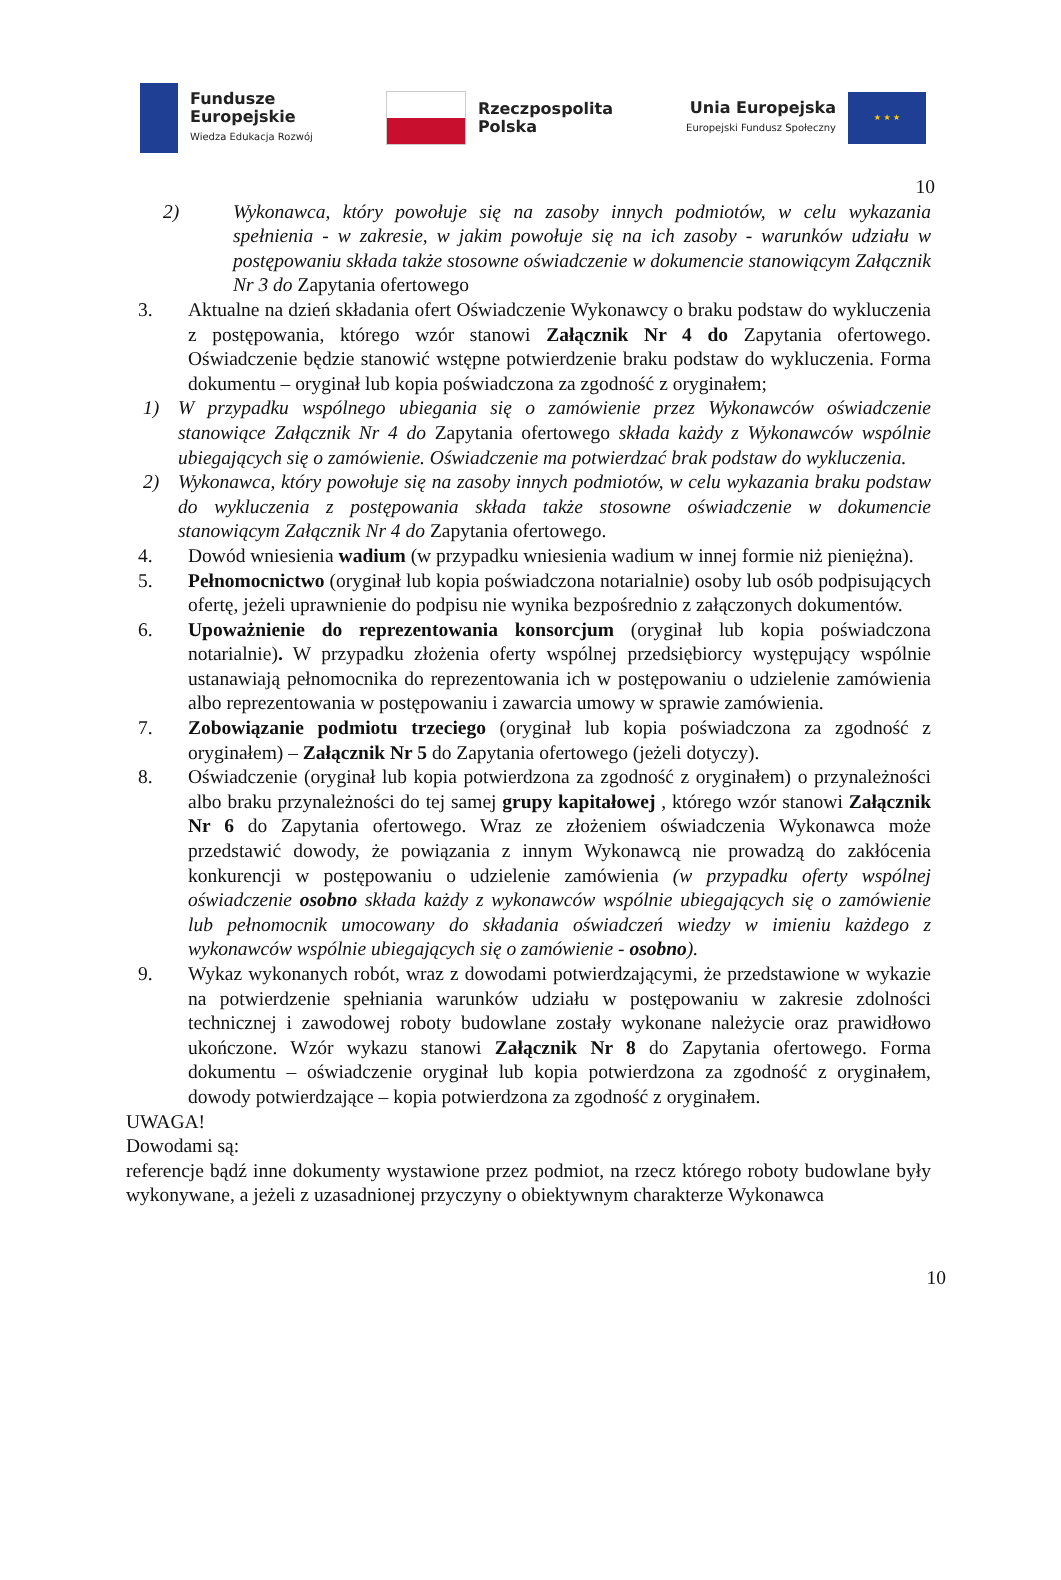Fundusze
Europejskie
Wiedza Edukacja Rozwój
Rzeczpospolita
Polska
Unia Europejska
Europejski Fundusz Społeczny
★ ★ ★
10
2) Wykonawca, który powołuje się na zasoby innych podmiotów, w celu wykazania spełnienia - w zakresie, w jakim powołuje się na ich zasoby - warunków udziału w postępowaniu składa także stosowne oświadczenie w dokumencie stanowiącym Załącznik Nr 3 do Zapytania ofertowego
3. Aktualne na dzień składania ofert Oświadczenie Wykonawcy o braku podstaw do wykluczenia z postępowania, którego wzór stanowi Załącznik Nr 4 do Zapytania ofertowego. Oświadczenie będzie stanowić wstępne potwierdzenie braku podstaw do wykluczenia. Forma dokumentu – oryginał lub kopia poświadczona za zgodność z oryginałem;
1) W przypadku wspólnego ubiegania się o zamówienie przez Wykonawców oświadczenie stanowiące Załącznik Nr 4 do Zapytania ofertowego składa każdy z Wykonawców wspólnie ubiegających się o zamówienie. Oświadczenie ma potwierdzać brak podstaw do wykluczenia.
2) Wykonawca, który powołuje się na zasoby innych podmiotów, w celu wykazania braku podstaw do wykluczenia z postępowania składa także stosowne oświadczenie w dokumencie stanowiącym Załącznik Nr 4 do Zapytania ofertowego.
4. Dowód wniesienia wadium (w przypadku wniesienia wadium w innej formie niż pieniężna).
5. Pełnomocnictwo (oryginał lub kopia poświadczona notarialnie) osoby lub osób podpisujących ofertę, jeżeli uprawnienie do podpisu nie wynika bezpośrednio z załączonych dokumentów.
6. Upoważnienie do reprezentowania konsorcjum (oryginał lub kopia poświadczona notarialnie). W przypadku złożenia oferty wspólnej przedsiębiorcy występujący wspólnie ustanawiają pełnomocnika do reprezentowania ich w postępowaniu o udzielenie zamówienia albo reprezentowania w postępowaniu i zawarcia umowy w sprawie zamówienia.
7. Zobowiązanie podmiotu trzeciego (oryginał lub kopia poświadczona za zgodność z oryginałem) – Załącznik Nr 5 do Zapytania ofertowego (jeżeli dotyczy).
8. Oświadczenie (oryginał lub kopia potwierdzona za zgodność z oryginałem) o przynależności albo braku przynależności do tej samej grupy kapitałowej , którego wzór stanowi Załącznik Nr 6 do Zapytania ofertowego. Wraz ze złożeniem oświadczenia Wykonawca może przedstawić dowody, że powiązania z innym Wykonawcą nie prowadzą do zakłócenia konkurencji w postępowaniu o udzielenie zamówienia (w przypadku oferty wspólnej oświadczenie osobno składa każdy z wykonawców wspólnie ubiegających się o zamówienie lub pełnomocnik umocowany do składania oświadczeń wiedzy w imieniu każdego z wykonawców wspólnie ubiegających się o zamówienie - osobno).
9. Wykaz wykonanych robót, wraz z dowodami potwierdzającymi, że przedstawione w wykazie na potwierdzenie spełniania warunków udziału w postępowaniu w zakresie zdolności technicznej i zawodowej roboty budowlane zostały wykonane należycie oraz prawidłowo ukończone. Wzór wykazu stanowi Załącznik Nr 8 do Zapytania ofertowego. Forma dokumentu – oświadczenie oryginał lub kopia potwierdzona za zgodność z oryginałem, dowody potwierdzające – kopia potwierdzona za zgodność z oryginałem.
UWAGA!
Dowodami są:
referencje bądź inne dokumenty wystawione przez podmiot, na rzecz którego roboty budowlane były wykonywane, a jeżeli z uzasadnionej przyczyny o obiektywnym charakterze Wykonawca
10